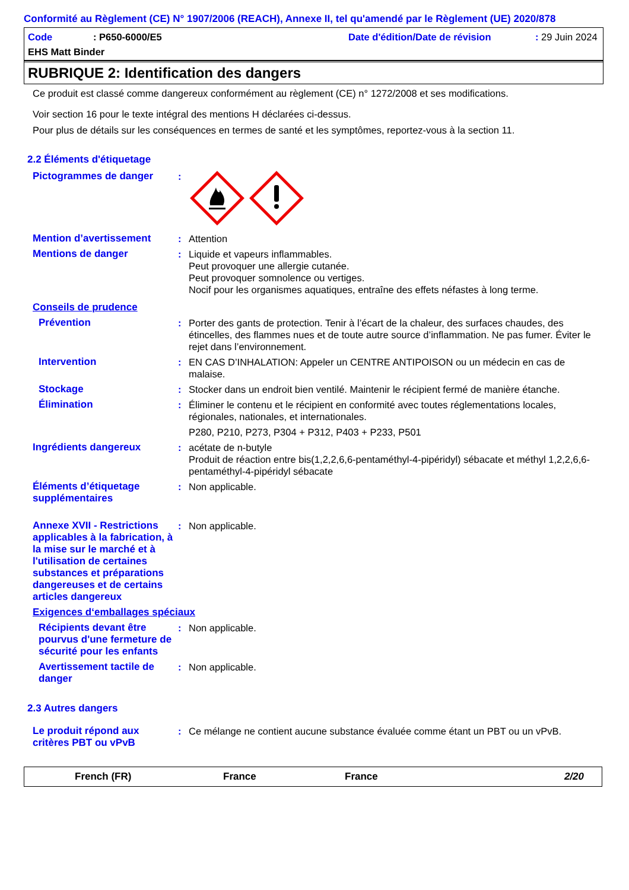Conformité au Règlement (CE) N° 1907/2006 (REACH), Annexe II, tel qu'amendé par le Règlement (UE) 2020/878
Code: P650-6000/E5 Date d'édition/Date de révision: 29 Juin 2024
EHS Matt Binder
RUBRIQUE 2: Identification des dangers
Ce produit est classé comme dangereux conformément au règlement (CE) n° 1272/2008 et ses modifications.
Voir section 16 pour le texte intégral des mentions H déclarées ci-dessus.
Pour plus de détails sur les conséquences en termes de santé et les symptômes, reportez-vous à la section 11.
2.2 Éléments d'étiquetage
Pictogrammes de danger :
Mention d’avertissement : Attention
Mentions de danger : Liquide et vapeurs inflammables.
Peut provoquer une allergie cutanée.
Peut provoquer somnolence ou vertiges.
Nocif pour les organismes aquatiques, entraîne des effets néfastes à long terme.
Conseils de prudence
Prévention : Porter des gants de protection. Tenir à l’écart de la chaleur, des surfaces chaudes, des étincelles, des flammes nues et de toute autre source d’inflammation. Ne pas fumer. Éviter le rejet dans l’environnement.
Intervention : EN CAS D’INHALATION: Appeler un CENTRE ANTIPOISON ou un médecin en cas de malaise.
Stockage : Stocker dans un endroit bien ventilé. Maintenir le récipient fermé de manière étanche.
Élimination : Éliminer le contenu et le récipient en conformité avec toutes réglementations locales, régionales, nationales, et internationales.
P280, P210, P273, P304 + P312, P403 + P233, P501
Ingrédients dangereux : acétate de n-butyle
Produit de réaction entre bis(1,2,2,6,6-pentaméthyl-4-pipéridyl) sébacate et méthyl 1,2,2,6,6-pentaméthyl-4-pipéridyl sébacate
Éléments d’étiquetage supplémentaires
: Non applicable.
Annexe XVII - Restrictions applicables à la fabrication, à la mise sur le marché et à l'utilisation de certaines substances et préparations dangereuses et de certains articles dangereux
: Non applicable.
Exigences d‘emballages spéciaux
Récipients devant être pourvus d'une fermeture de sécurité pour les enfants
: Non applicable.
Avertissement tactile de danger
: Non applicable.
2.3 Autres dangers
Le produit répond aux critères PBT ou vPvB
: Ce mélange ne contient aucune substance évaluée comme étant un PBT ou un vPvB.
French (FR) France France 2/20